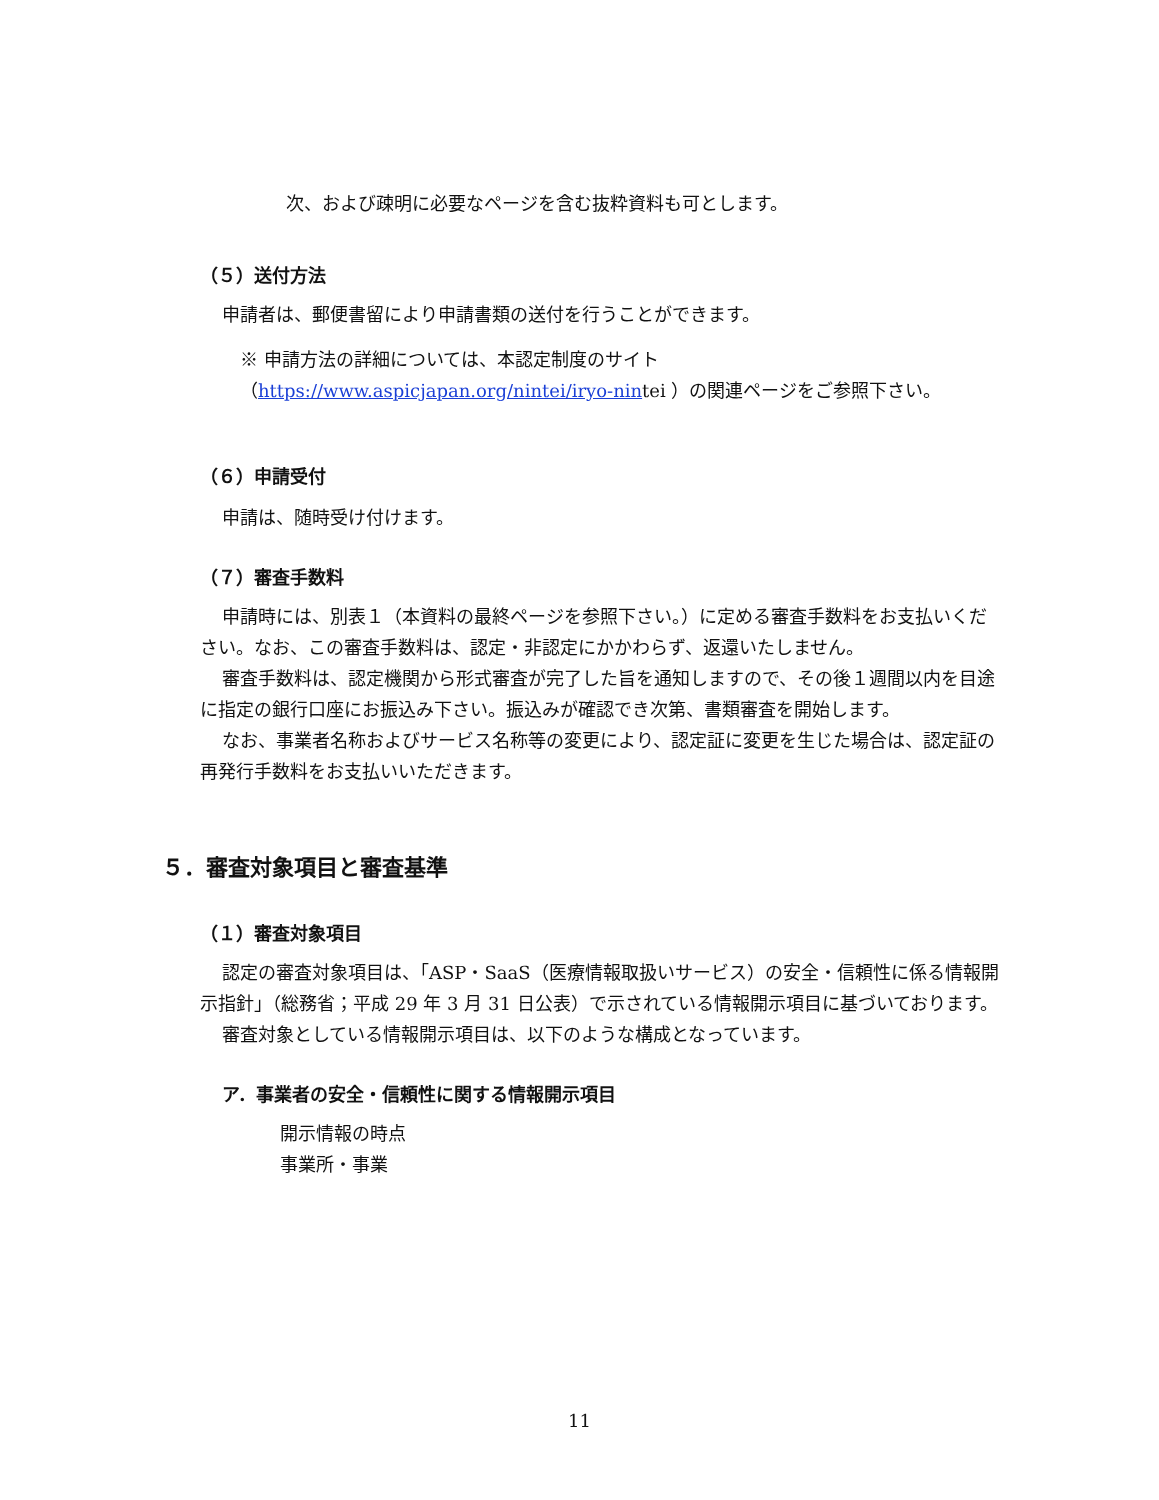次、および疎明に必要なページを含む抜粋資料も可とします。
（５）送付方法
申請者は、郵便書留により申請書類の送付を行うことができます。
※ 申請方法の詳細については、本認定制度のサイト
（https://www.aspicjapan.org/nintei/iryo-nintei ）の関連ページをご参照下さい。
（６）申請受付
申請は、随時受け付けます。
（７）審査手数料
申請時には、別表１（本資料の最終ページを参照下さい。）に定める審査手数料をお支払いください。なお、この審査手数料は、認定・非認定にかかわらず、返還いたしません。
審査手数料は、認定機関から形式審査が完了した旨を通知しますので、その後１週間以内を目途に指定の銀行口座にお振込み下さい。振込みが確認でき次第、書類審査を開始します。
なお、事業者名称およびサービス名称等の変更により、認定証に変更を生じた場合は、認定証の再発行手数料をお支払いいただきます。
５．審査対象項目と審査基準
（１）審査対象項目
認定の審査対象項目は、「ASP・SaaS（医療情報取扱いサービス）の安全・信頼性に係る情報開示指針」（総務省；平成 29 年 3 月 31 日公表）で示されている情報開示項目に基づいております。
審査対象としている情報開示項目は、以下のような構成となっています。
ア．事業者の安全・信頼性に関する情報開示項目
開示情報の時点
事業所・事業
11